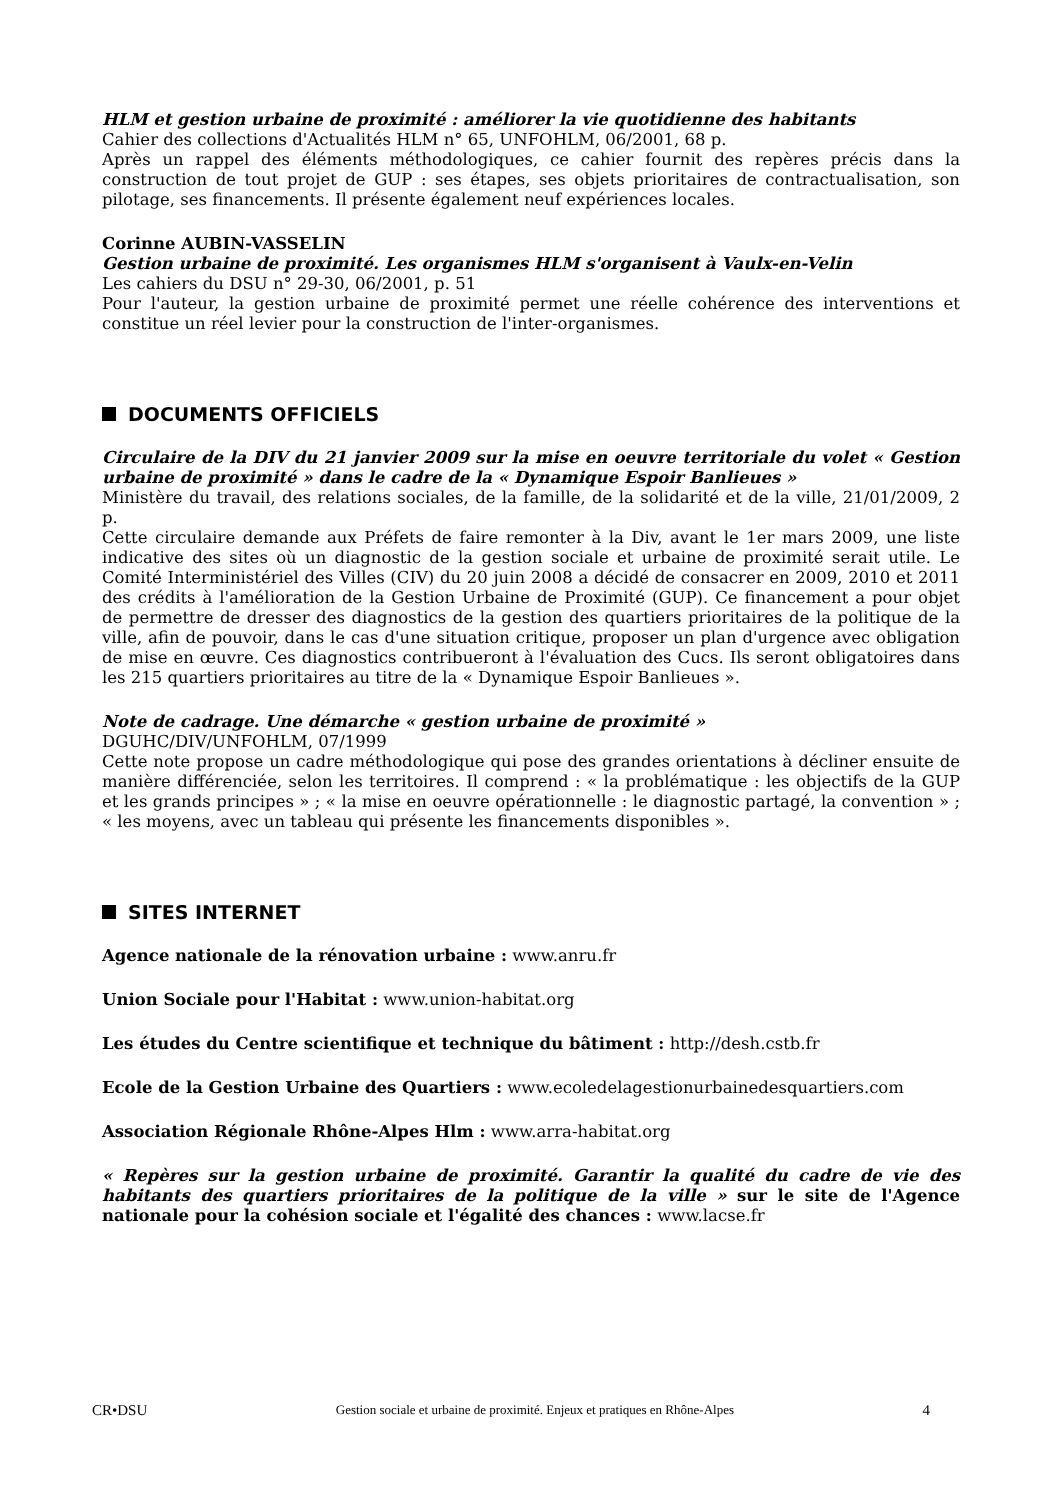HLM et gestion urbaine de proximité : améliorer la vie quotidienne des habitants
Cahier des collections d'Actualités HLM n° 65, UNFOHLM, 06/2001, 68 p.
Après un rappel des éléments méthodologiques, ce cahier fournit des repères précis dans la construction de tout projet de GUP : ses étapes, ses objets prioritaires de contractualisation, son pilotage, ses financements. Il présente également neuf expériences locales.
Corinne AUBIN-VASSELIN
Gestion urbaine de proximité. Les organismes HLM s'organisent à Vaulx-en-Velin
Les cahiers du DSU n° 29-30, 06/2001, p. 51
Pour l'auteur, la gestion urbaine de proximité permet une réelle cohérence des interventions et constitue un réel levier pour la construction de l'inter-organismes.
DOCUMENTS OFFICIELS
Circulaire de la DIV du 21 janvier 2009 sur la mise en oeuvre territoriale du volet « Gestion urbaine de proximité » dans le cadre de la « Dynamique Espoir Banlieues »
Ministère du travail, des relations sociales, de la famille, de la solidarité et de la ville, 21/01/2009, 2 p.
Cette circulaire demande aux Préfets de faire remonter à la Div, avant le 1er mars 2009, une liste indicative des sites où un diagnostic de la gestion sociale et urbaine de proximité serait utile. Le Comité Interministériel des Villes (CIV) du 20 juin 2008 a décidé de consacrer en 2009, 2010 et 2011 des crédits à l'amélioration de la Gestion Urbaine de Proximité (GUP). Ce financement a pour objet de permettre de dresser des diagnostics de la gestion des quartiers prioritaires de la politique de la ville, afin de pouvoir, dans le cas d'une situation critique, proposer un plan d'urgence avec obligation de mise en œuvre. Ces diagnostics contribueront à l'évaluation des Cucs. Ils seront obligatoires dans les 215 quartiers prioritaires au titre de la « Dynamique Espoir Banlieues ».
Note de cadrage. Une démarche « gestion urbaine de proximité »
DGUHC/DIV/UNFOHLM, 07/1999
Cette note propose un cadre méthodologique qui pose des grandes orientations à décliner ensuite de manière différenciée, selon les territoires. Il comprend : « la problématique : les objectifs de la GUP et les grands principes » ; « la mise en oeuvre opérationnelle : le diagnostic partagé, la convention » ; « les moyens, avec un tableau qui présente les financements disponibles ».
SITES INTERNET
Agence nationale de la rénovation urbaine : www.anru.fr
Union Sociale pour l'Habitat : www.union-habitat.org
Les études du Centre scientifique et technique du bâtiment : http://desh.cstb.fr
Ecole de la Gestion Urbaine des Quartiers : www.ecoledelagestionurbainedesquartiers.com
Association Régionale Rhône-Alpes Hlm : www.arra-habitat.org
« Repères sur la gestion urbaine de proximité. Garantir la qualité du cadre de vie des habitants des quartiers prioritaires de la politique de la ville » sur le site de l'Agence nationale pour la cohésion sociale et l'égalité des chances : www.lacse.fr
CR•DSU Gestion sociale et urbaine de proximité. Enjeux et pratiques en Rhône-Alpes 4